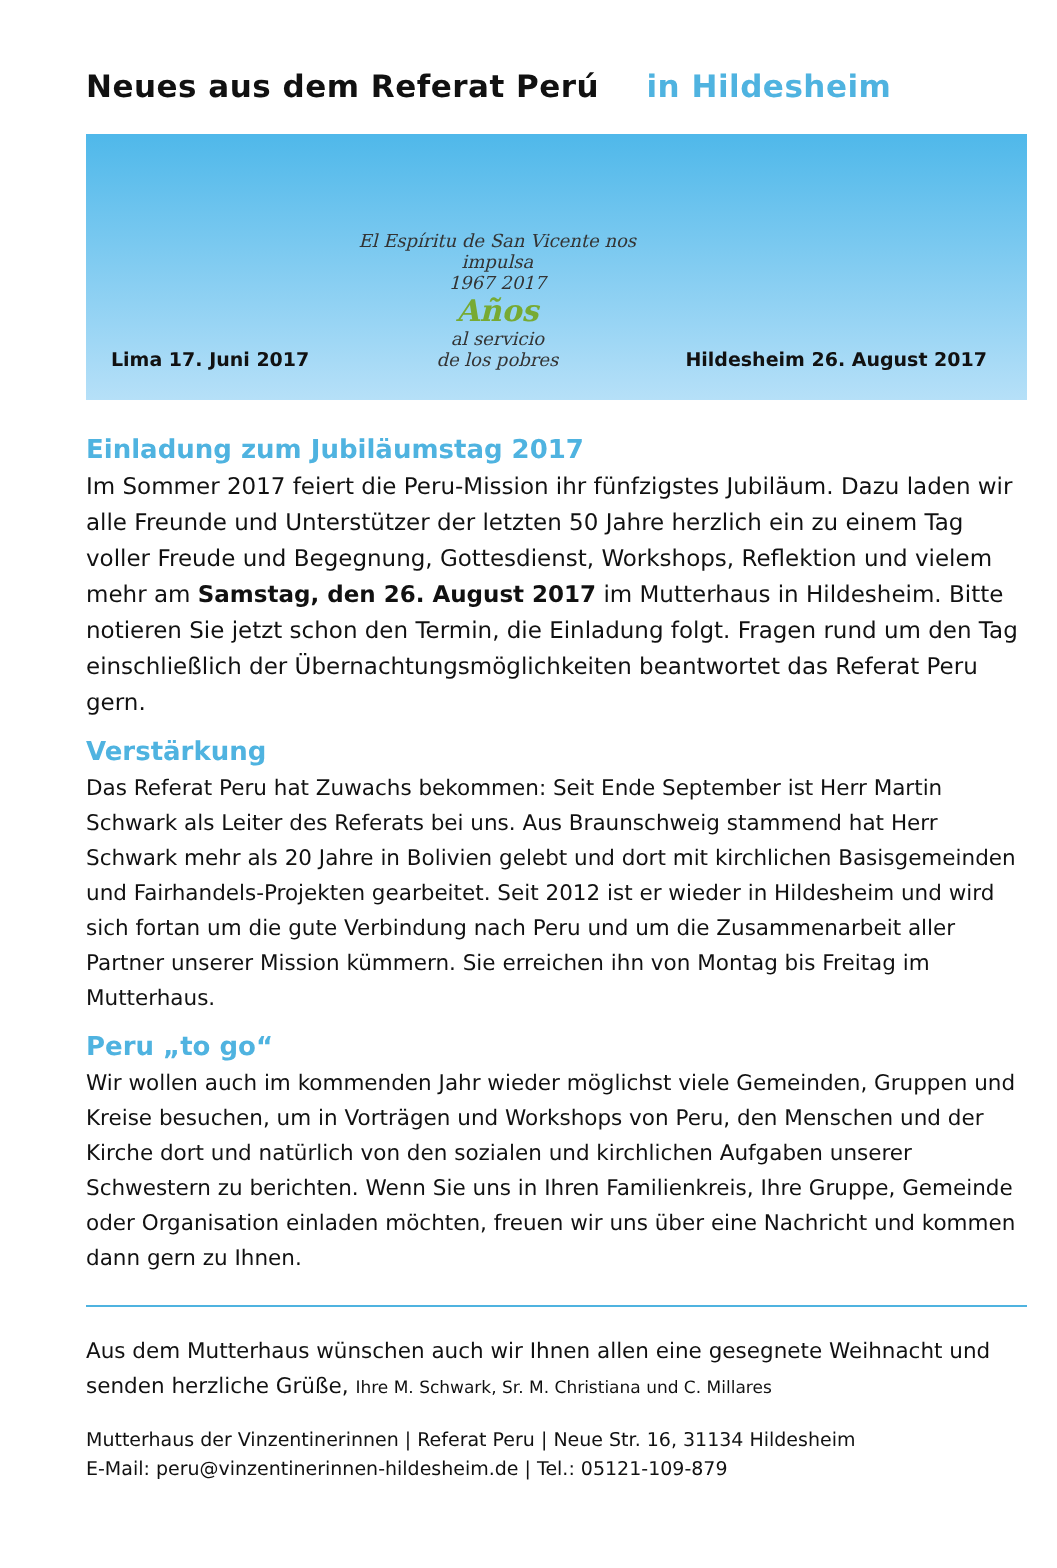Neues aus dem Referat Perú in Hildesheim
Lima 17. Juni 2017
El Espíritu de San Vicente nos impulsa
1967 2017
Años
al servicio
de los pobres
Hildesheim 26. August 2017
Einladung zum Jubiläumstag 2017
Im Sommer 2017 feiert die Peru-Mission ihr fünfzigstes Jubiläum. Dazu laden wir alle Freunde und Unterstützer der letzten 50 Jahre herzlich ein zu einem Tag voller Freude und Begegnung, Gottesdienst, Workshops, Reflektion und vielem mehr am Samstag, den 26. August 2017 im Mutterhaus in Hildesheim. Bitte notieren Sie jetzt schon den Termin, die Einladung folgt. Fragen rund um den Tag einschließlich der Übernachtungsmöglichkeiten beantwortet das Referat Peru gern.
Verstärkung
Das Referat Peru hat Zuwachs bekommen: Seit Ende September ist Herr Martin Schwark als Leiter des Referats bei uns. Aus Braunschweig stammend hat Herr Schwark mehr als 20 Jahre in Bolivien gelebt und dort mit kirchlichen Basisgemeinden und Fairhandels-Projekten gearbeitet. Seit 2012 ist er wieder in Hildesheim und wird sich fortan um die gute Verbindung nach Peru und um die Zusammenarbeit aller Partner unserer Mission kümmern. Sie erreichen ihn von Montag bis Freitag im Mutterhaus.
Peru „to go“
Wir wollen auch im kommenden Jahr wieder möglichst viele Gemeinden, Gruppen und Kreise besuchen, um in Vorträgen und Workshops von Peru, den Menschen und der Kirche dort und natürlich von den sozialen und kirchlichen Aufgaben unserer Schwestern zu berichten. Wenn Sie uns in Ihren Familienkreis, Ihre Gruppe, Gemeinde oder Organisation einladen möchten, freuen wir uns über eine Nachricht und kommen dann gern zu Ihnen.
Aus dem Mutterhaus wünschen auch wir Ihnen allen eine gesegnete Weihnacht und senden herzliche Grüße, Ihre M. Schwark, Sr. M. Christiana und C. Millares
Mutterhaus der Vinzentinerinnen | Referat Peru | Neue Str. 16, 31134 Hildesheim
E-Mail: peru@vinzentinerinnen-hildesheim.de | Tel.: 05121-109-879